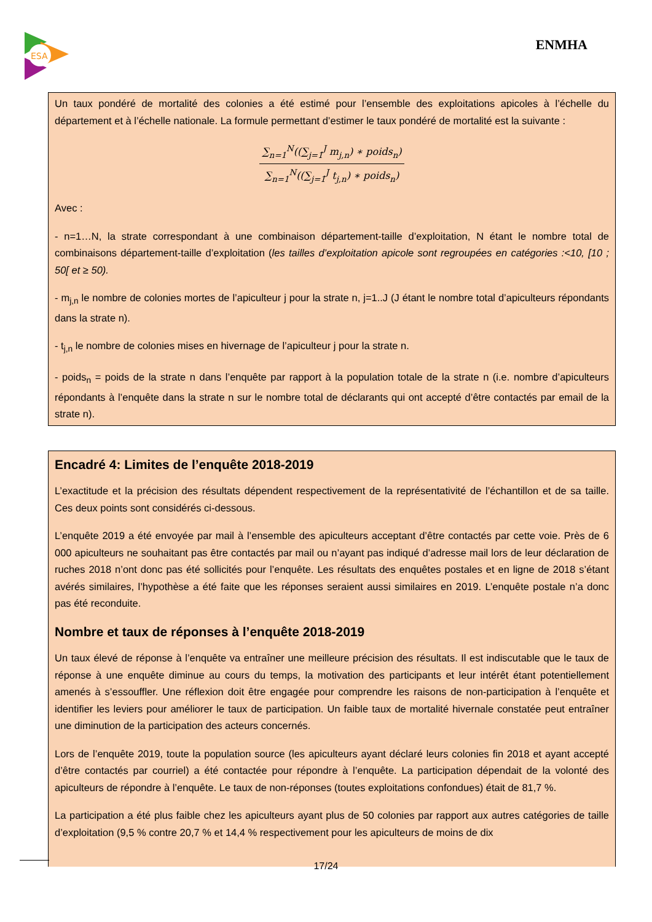ESA
ENMHA
Un taux pondéré de mortalité des colonies a été estimé pour l’ensemble des exploitations apicoles à l’échelle du département et à l’échelle nationale. La formule permettant d’estimer le taux pondéré de mortalité est la suivante :
∑<sub>n=1</sub><sup>N</sup>((∑<sub>j=1</sub><sup>J</sup> m<sub>j,n</sub>) ∗ poids<sub>n</sub>)
∑<sub>n=1</sub><sup>N</sup>((∑<sub>j=1</sub><sup>J</sup> t<sub>j,n</sub>) ∗ poids<sub>n</sub>)
Avec :
- n=1…N, la strate correspondant à une combinaison département-taille d’exploitation, N étant le nombre total de combinaisons département-taille d’exploitation (les tailles d’exploitation apicole sont regroupées en catégories :<10, [10 ; 50[ et ≥ 50).
- m<sub>j,n</sub> le nombre de colonies mortes de l’apiculteur j pour la strate n, j=1..J (J étant le nombre total d’apiculteurs répondants dans la strate n).
- t<sub>j,n</sub> le nombre de colonies mises en hivernage de l’apiculteur j pour la strate n.
- poids<sub>n</sub> = poids de la strate n dans l’enquête par rapport à la population totale de la strate n (i.e. nombre d’apiculteurs répondants à l’enquête dans la strate n sur le nombre total de déclarants qui ont accepté d’être contactés par email de la strate n).
Encadré 4: Limites de l’enquête 2018-2019
L’exactitude et la précision des résultats dépendent respectivement de la représentativité de l’échantillon et de sa taille. Ces deux points sont considérés ci-dessous.
L’enquête 2019 a été envoyée par mail à l’ensemble des apiculteurs acceptant d’être contactés par cette voie. Près de 6 000 apiculteurs ne souhaitant pas être contactés par mail ou n’ayant pas indiqué d’adresse mail lors de leur déclaration de ruches 2018 n’ont donc pas été sollicités pour l’enquête. Les résultats des enquêtes postales et en ligne de 2018 s’étant avérés similaires, l’hypothèse a été faite que les réponses seraient aussi similaires en 2019. L’enquête postale n’a donc pas été reconduite.
Nombre et taux de réponses à l’enquête 2018-2019
Un taux élevé de réponse à l’enquête va entraîner une meilleure précision des résultats. Il est indiscutable que le taux de réponse à une enquête diminue au cours du temps, la motivation des participants et leur intérêt étant potentiellement amenés à s’essouffler. Une réflexion doit être engagée pour comprendre les raisons de non-participation à l’enquête et identifier les leviers pour améliorer le taux de participation. Un faible taux de mortalité hivernale constatée peut entraîner une diminution de la participation des acteurs concernés.
Lors de l’enquête 2019, toute la population source (les apiculteurs ayant déclaré leurs colonies fin 2018 et ayant accepté d’être contactés par courriel) a été contactée pour répondre à l’enquête. La participation dépendait de la volonté des apiculteurs de répondre à l’enquête. Le taux de non-réponses (toutes exploitations confondues) était de 81,7 %.
La participation a été plus faible chez les apiculteurs ayant plus de 50 colonies par rapport aux autres catégories de taille d’exploitation (9,5 % contre 20,7 % et 14,4 % respectivement pour les apiculteurs de moins de dix
17/24